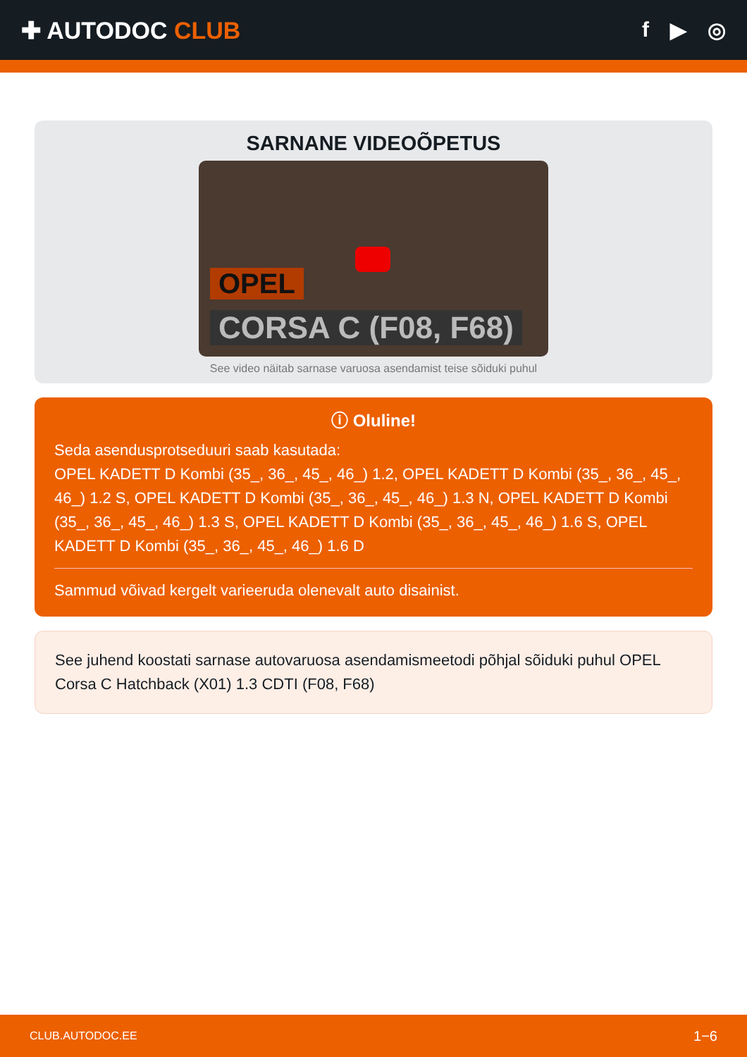✚ AUTODOC CLUB f ▶ ◎
SARNANE VIDEOÕPETUS
OPEL
CORSA C (F08, F68)
See video näitab sarnase varuosa asendamist teise sõiduki puhul
ⓘ Oluline!
Seda asendusprotseduuri saab kasutada:
OPEL KADETT D Kombi (35_, 36_, 45_, 46_) 1.2, OPEL KADETT D Kombi (35_, 36_, 45_, 46_) 1.2 S, OPEL KADETT D Kombi (35_, 36_, 45_, 46_) 1.3 N, OPEL KADETT D Kombi (35_, 36_, 45_, 46_) 1.3 S, OPEL KADETT D Kombi (35_, 36_, 45_, 46_) 1.6 S, OPEL KADETT D Kombi (35_, 36_, 45_, 46_) 1.6 D
Sammud võivad kergelt varieeruda olenevalt auto disainist.
See juhend koostati sarnase autovaruosa asendamismeetodi põhjal sõiduki puhul OPEL Corsa C Hatchback (X01) 1.3 CDTI (F08, F68)
CLUB.AUTODOC.EE 1−6